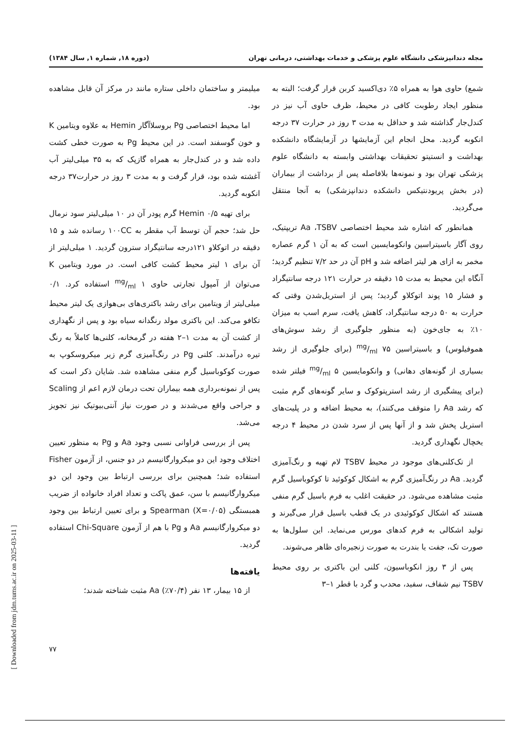مجله دندانپزشکی دانشگاه علوم پزشکی و خدمات بهداشتی، درمانی تهران (دوره ۱۸, شماره ۱, سال ۱۳۸۴)
شمع) حاوی هوا به همراه ۵٪ دی‌اکسید کربن قرار گرفت؛ البته به منظور ایجاد رطوبت کافی در محیط، ظرف حاوی آب نیز در کندل‌جار گذاشته شد و حداقل به مدت ۳ روز در حرارت ۳۷ درجه انکوبه گردید. محل انجام این آزمایشها در آزمایشگاه دانشکده بهداشت و انستیتو تحقیقات بهداشتی وابسته به دانشگاه علوم پزشکی تهران بود و نمونه‌ها بلافاصله پس از برداشت از بیماران (در بخش پریودنتیکس دانشکده دندانپزشکی) به آنجا منتقل می‌گردید.
همانطور که اشاره شد محیط اختصاصی Aa ،TSBV تریپتیک، روی آگار باسیتراسین وانکومایسین است که به آن ۱ گرم عصاره مخمر به ازای هر لیتر اضافه شد و pH آن در حد ۷/۲ تنظیم گردید؛ آنگاه این محیط به مدت ۱۵ دقیقه در حرارت ۱۲۱ درجه سانتیگراد و فشار ۱۵ پوند اتوکلاو گردید؛ پس از استریل‌شدن وقتی که حرارت به ۵۰ درجه سانتیگراد، کاهش یافت، سرم اسب به میزان ۱۰٪ به جای‌خون (به منظور جلوگیری از رشد سوش‌های هموفیلوس) و باسیتراسین mg/ml ۷۵ (برای جلوگیری از رشد بسیاری از گونه‌های دهانی) و وانکومایسین mg/ml ۵ فیلتر شده (برای پیشگیری از رشد استرپتوکوک و سایر گونه‌های گرم مثبت که رشد Aa را متوقف می‌کنند)، به محیط اضافه و در پلیت‌های استریل پخش شد و از آنها پس از سرد شدن در محیط ۴ درجه یخچال نگهداری گردید.
از تک‌کلنی‌های موجود در محیط TSBV لام تهیه و رنگ‌آمیزی گردید. Aa در رنگ‌آمیزی گرم به اشکال کوکوئید تا کوکوباسیل گرم مثبت مشاهده می‌شود. در حقیقت اغلب به فرم باسیل گرم منفی هستند که اشکال کوکوئیدی در یک قطب باسیل قرار می‌گیرند و تولید اشکالی به فرم کدهای مورس می‌نماید. این سلول‌ها به صورت تک، جفت یا بندرت به صورت زنجیره‌ای ظاهر می‌شوند.
پس از ۳ روز انکوباسیون، کلنی این باکتری بر روی محیط TSBV نیم شفاف، سفید، محدب و گرد با قطر ۱–۳
میلیمتر و ساختمان داخلی ستاره مانند در مرکز آن قابل مشاهده بود.
اما محیط اختصاصی Pg بروسلاآگار Hemin به علاوه ویتامین K و خون گوسفند است. در این محیط Pg به صورت خطی کشت داده شد و در کندل‌جار به همراه گازپک که به ۳۵ میلی‌لیتر آب آغشته شده بود، قرار گرفت و به مدت ۳ روز در حرارت۳۷ درجه انکوبه گردید.
برای تهیه Hemin ۰/۵ گرم پودر آن در ۱۰ میلی‌لیتر سود نرمال حل شد؛ حجم آن توسط آب مقطر به ۱۰۰CC رسانده شد و ۱۵ دقیقه در اتوکلاو ۱۲۱درجه سانتیگراد سترون گردید. ۱ میلی‌لیتر از آن برای ۱ لیتر محیط کشت کافی است. در مورد ویتامین K می‌توان از آمپول تجارتی حاوی mg/ml ۱ استفاده کرد. ۰/۱ میلی‌لیتر از ویتامین برای رشد باکتری‌های بی‌هوازی یک لیتر محیط تکافو می‌کند. این باکتری مولد رنگدانه سیاه بود و پس از نگهداری از کشت آن به مدت ۱–۲ هفته در گرمخانه، کلنی‌ها کاملاً به رنگ تیره درآمدند. کلنی Pg در رنگ‌آمیزی گرم زیر میکروسکوپ به صورت کوکوباسیل گرم منفی مشاهده شد. شایان ذکر است که پس از نمونه‌برداری همه بیماران تحت درمان لازم اعم از Scaling و جراحی واقع می‌شدند و در صورت نیاز آنتی‌بیوتیک نیز تجویز می‌شد.
پس از بررسی فراوانی نسبی وجود Aa و Pg به منظور تعیین اختلاف وجود این دو میکروارگانیسم در دو جنس، از آزمون Fisher استفاده شد؛ همچنین برای بررسی ارتباط بین وجود این دو میکروارگانیسم با سن، عمق پاکت و تعداد افراد خانواده از ضریب همبستگی Spearman (X=۰/۰۵) و برای تعیین ارتباط بین وجود دو میکروارگانیسم Aa و Pg با هم از آزمون Chi-Square استفاده گردید.
یافته‌ها
از ۱۵ بیمار، ۱۳ نفر (۷۰/۴٪) Aa مثبت شناخته شدند؛
۷۷
[ Downloaded from jdm.tums.ac.ir on 2025-03-11 ]